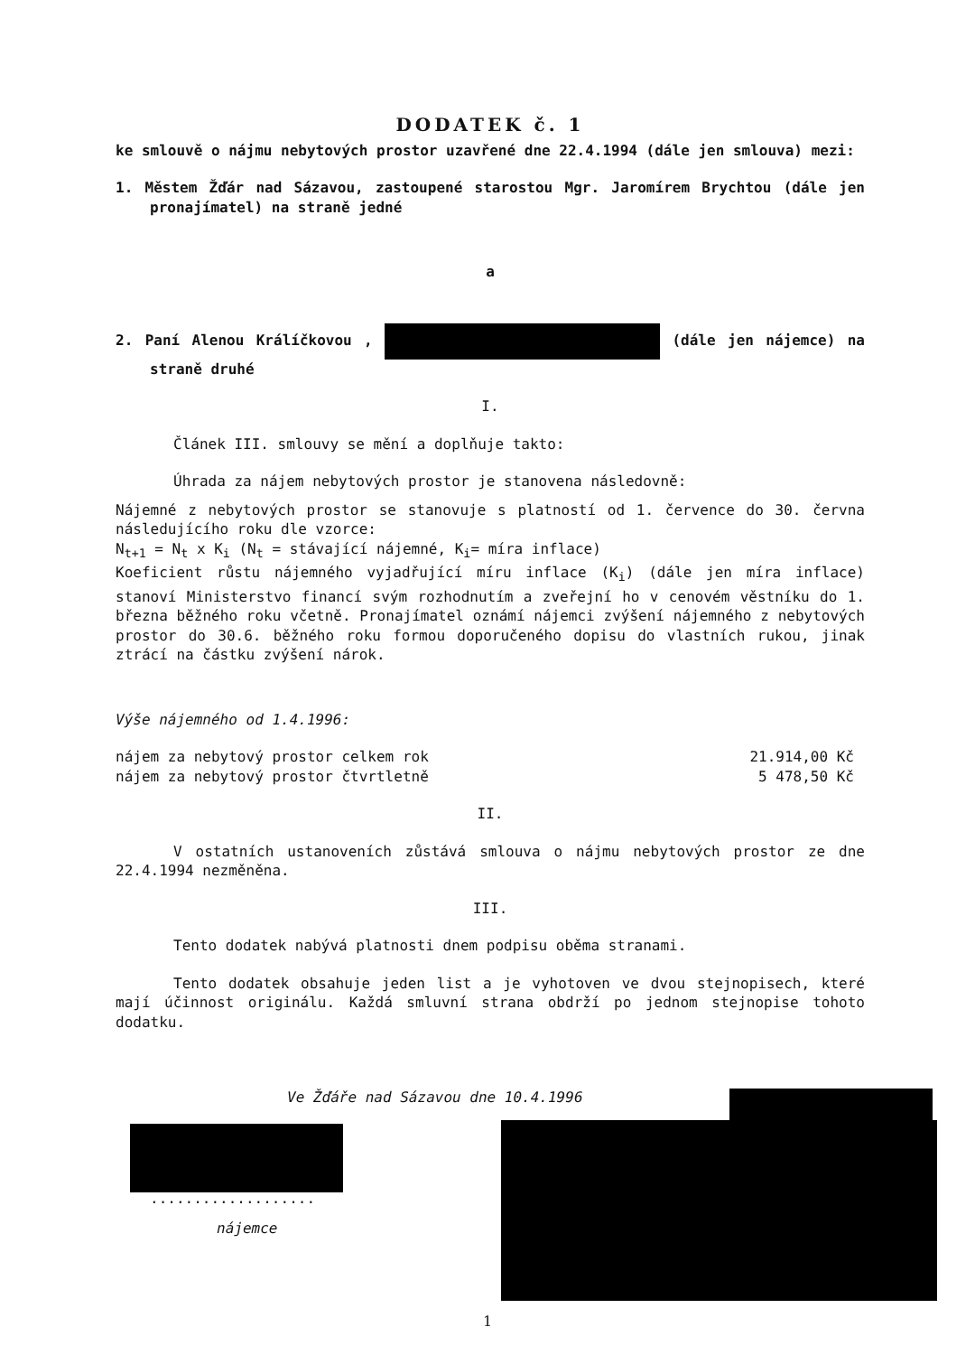DODATEK č. 1
ke smlouvě o nájmu nebytových prostor uzavřené dne 22.4.1994 (dále jen smlouva) mezi:
1. Městem Žďár nad Sázavou, zastoupené starostou Mgr. Jaromírem Brychtou (dále jen pronajímatel) na straně jedné
a
2. Paní Alenou Králíčkovou , (dále jen nájemce) na straně druhé
I.
Článek III. smlouvy se mění a doplňuje takto:
Úhrada za nájem nebytových prostor je stanovena následovně:
Nájemné z nebytových prostor se stanovuje s platností od 1. července do 30. června následujícího roku dle vzorce:
N<sub>t+1</sub> = N<sub>t</sub> x K<sub>i</sub> (N<sub>t</sub> = stávající nájemné, K<sub>i</sub>= míra inflace)
Koeficient růstu nájemného vyjadřující míru inflace (K<sub>i</sub>) (dále jen míra inflace) stanoví Ministerstvo financí svým rozhodnutím a zveřejní ho v cenovém věstníku do 1. března běžného roku včetně. Pronajímatel oznámí nájemci zvýšení nájemného z nebytových prostor do 30.6. běžného roku formou doporučeného dopisu do vlastních rukou, jinak ztrácí na částku zvýšení nárok.
Výše nájemného od 1.4.1996:
nájem za nebytový prostor celkem rok 21.914,00 Kč
nájem za nebytový prostor čtvrtletně 5 478,50 Kč
II.
V ostatních ustanoveních zůstává smlouva o nájmu nebytových prostor ze dne 22.4.1994 nezměněna.
III.
Tento dodatek nabývá platnosti dnem podpisu oběma stranami.
Tento dodatek obsahuje jeden list a je vyhotoven ve dvou stejnopisech, které mají účinnost originálu. Každá smluvní strana obdrží po jednom stejnopise tohoto dodatku.
Ve Žďáře nad Sázavou dne 10.4.1996
...................
nájemce
1